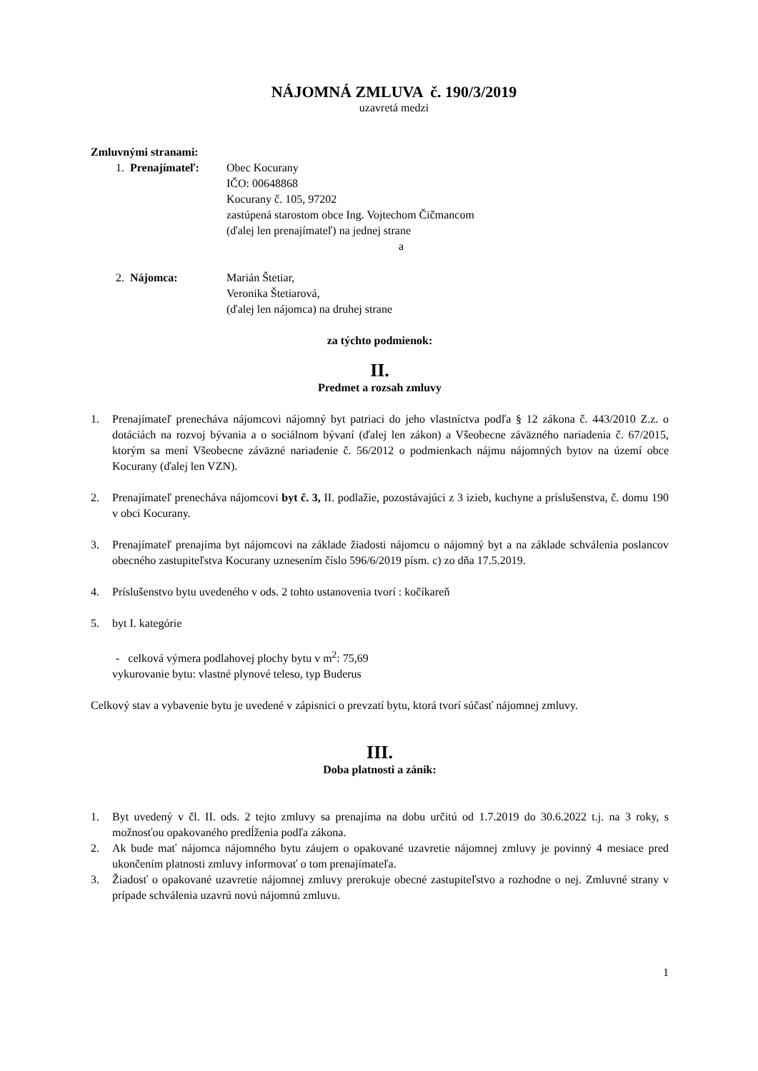NÁJOMNÁ ZMLUVA č. 190/3/2019
uzavretá medzi
Zmluvnými stranami:
1. Prenajímateľ: Obec Kocurany
IČO: 00648868
Kocurany č. 105, 97202
zastúpená starostom obce Ing. Vojtechom Čičmancom
(ďalej len prenajímateľ) na jednej strane
a
2. Nájomca: Marián Štetiar,
Veronika Štetiarová,
(ďalej len nájomca) na druhej strane
za týchto podmienok:
II.
Predmet a rozsah zmluvy
1. Prenajímateľ prenecháva nájomcovi nájomný byt patriaci do jeho vlastníctva podľa § 12 zákona č. 443/2010 Z.z. o dotáciách na rozvoj bývania a o sociálnom bývaní (ďalej len zákon) a Všeobecne záväzného nariadenia č. 67/2015, ktorým sa mení Všeobecne záväzné nariadenie č. 56/2012 o podmienkach nájmu nájomných bytov na území obce Kocurany (ďalej len VZN).
2. Prenajímateľ prenecháva nájomcovi byt č. 3, II. podlažie, pozostávajúci z 3 izieb, kuchyne a príslušenstva, č. domu 190 v obci Kocurany.
3. Prenajímateľ prenajíma byt nájomcovi na základe žiadosti nájomcu o nájomný byt a na základe schválenia poslancov obecného zastupiteľstva Kocurany uznesením číslo 596/6/2019 písm. c) zo dňa 17.5.2019.
4. Príslušenstvo bytu uvedeného v ods. 2 tohto ustanovenia tvorí : kočíkareň
5. byt I. kategórie
- celková výmera podlahovej plochy bytu v m<sup>2</sup>: 75,69
vykurovanie bytu: vlastné plynové teleso, typ Buderus
Celkový stav a vybavenie bytu je uvedené v zápisnici o prevzatí bytu, ktorá tvorí súčasť nájomnej zmluvy.
III.
Doba platnosti a zánik:
1. Byt uvedený v čl. II. ods. 2 tejto zmluvy sa prenajíma na dobu určitú od 1.7.2019 do 30.6.2022 t.j. na 3 roky, s možnosťou opakovaného predĺženia podľa zákona.
2. Ak bude mať nájomca nájomného bytu záujem o opakované uzavretie nájomnej zmluvy je povinný 4 mesiace pred ukončením platnosti zmluvy informovať o tom prenajímateľa.
3. Žiadosť o opakované uzavretie nájomnej zmluvy prerokuje obecné zastupiteľstvo a rozhodne o nej. Zmluvné strany v prípade schválenia uzavrú novú nájomnú zmluvu.
1